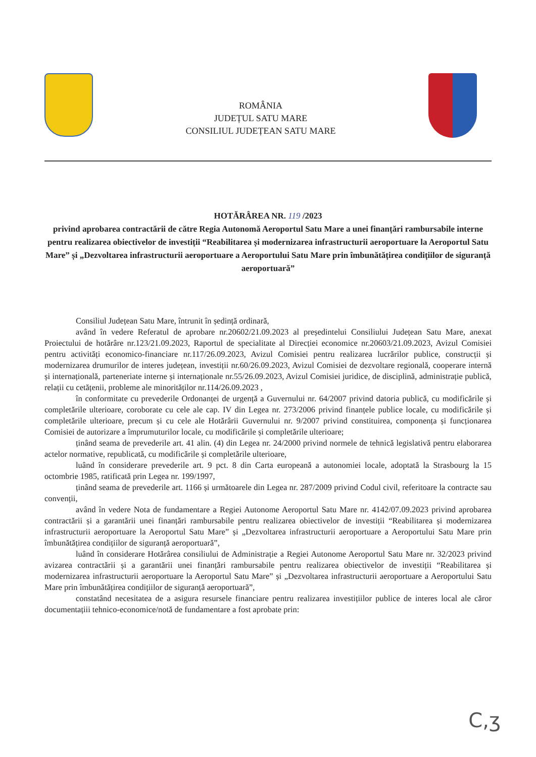ROMÂNIA
JUDEȚUL SATU MARE
CONSILIUL JUDEȚEAN SATU MARE
HOTĂRÂREA NR. 119 /2023
privind aprobarea contractării de către Regia Autonomă Aeroportul Satu Mare a unei finanțări rambursabile interne pentru realizarea obiectivelor de investiții “Reabilitarea și modernizarea infrastructurii aeroportuare la Aeroportul Satu Mare” și „Dezvoltarea infrastructurii aeroportuare a Aeroportului Satu Mare prin îmbunătățirea condițiilor de siguranță aeroportuară”
Consiliul Județean Satu Mare, întrunit în ședință ordinară,
având în vedere Referatul de aprobare nr.20602/21.09.2023 al președintelui Consiliului Județean Satu Mare, anexat Proiectului de hotărâre nr.123/21.09.2023, Raportul de specialitate al Direcției economice nr.20603/21.09.2023, Avizul Comisiei pentru activități economico-financiare nr.117/26.09.2023, Avizul Comisiei pentru realizarea lucrărilor publice, construcții și modernizarea drumurilor de interes județean, investiții nr.60/26.09.2023, Avizul Comisiei de dezvoltare regională, cooperare internă și internațională, parteneriate interne și internaționale nr.55/26.09.2023, Avizul Comisiei juridice, de disciplină, administrație publică, relații cu cetățenii, probleme ale minorităților nr.114/26.09.2023 ,
în conformitate cu prevederile Ordonanței de urgență a Guvernului nr. 64/2007 privind datoria publică, cu modificările și completările ulterioare, coroborate cu cele ale cap. IV din Legea nr. 273/2006 privind finanțele publice locale, cu modificările și completările ulterioare, precum și cu cele ale Hotărârii Guvernului nr. 9/2007 privind constituirea, componența și funcționarea Comisiei de autorizare a împrumuturilor locale, cu modificările și completările ulterioare;
ținând seama de prevederile art. 41 alin. (4) din Legea nr. 24/2000 privind normele de tehnică legislativă pentru elaborarea actelor normative, republicată, cu modificările și completările ulterioare,
luând în considerare prevederile art. 9 pct. 8 din Carta europeană a autonomiei locale, adoptată la Strasbourg la 15 octombrie 1985, ratificată prin Legea nr. 199/1997,
ținând seama de prevederile art. 1166 și următoarele din Legea nr. 287/2009 privind Codul civil, referitoare la contracte sau convenții,
având în vedere Nota de fundamentare a Regiei Autonome Aeroportul Satu Mare nr. 4142/07.09.2023 privind aprobarea contractării și a garantării unei finanțări rambursabile pentru realizarea obiectivelor de investiții “Reabilitarea și modernizarea infrastructurii aeroportuare la Aeroportul Satu Mare” și „Dezvoltarea infrastructurii aeroportuare a Aeroportului Satu Mare prin îmbunătățirea condițiilor de siguranță aeroportuară”,
luând în considerare Hotărârea consiliului de Administrație a Regiei Autonome Aeroportul Satu Mare nr. 32/2023 privind avizarea contractării și a garantării unei finanțări rambursabile pentru realizarea obiectivelor de investiții “Reabilitarea și modernizarea infrastructurii aeroportuare la Aeroportul Satu Mare” și „Dezvoltarea infrastructurii aeroportuare a Aeroportului Satu Mare prin îmbunătățirea condițiilor de siguranță aeroportuară”,
constatând necesitatea de a asigura resursele financiare pentru realizarea investițiilor publice de interes local ale căror documentațiii tehnico-economice/notă de fundamentare a fost aprobate prin:
C,ʒ